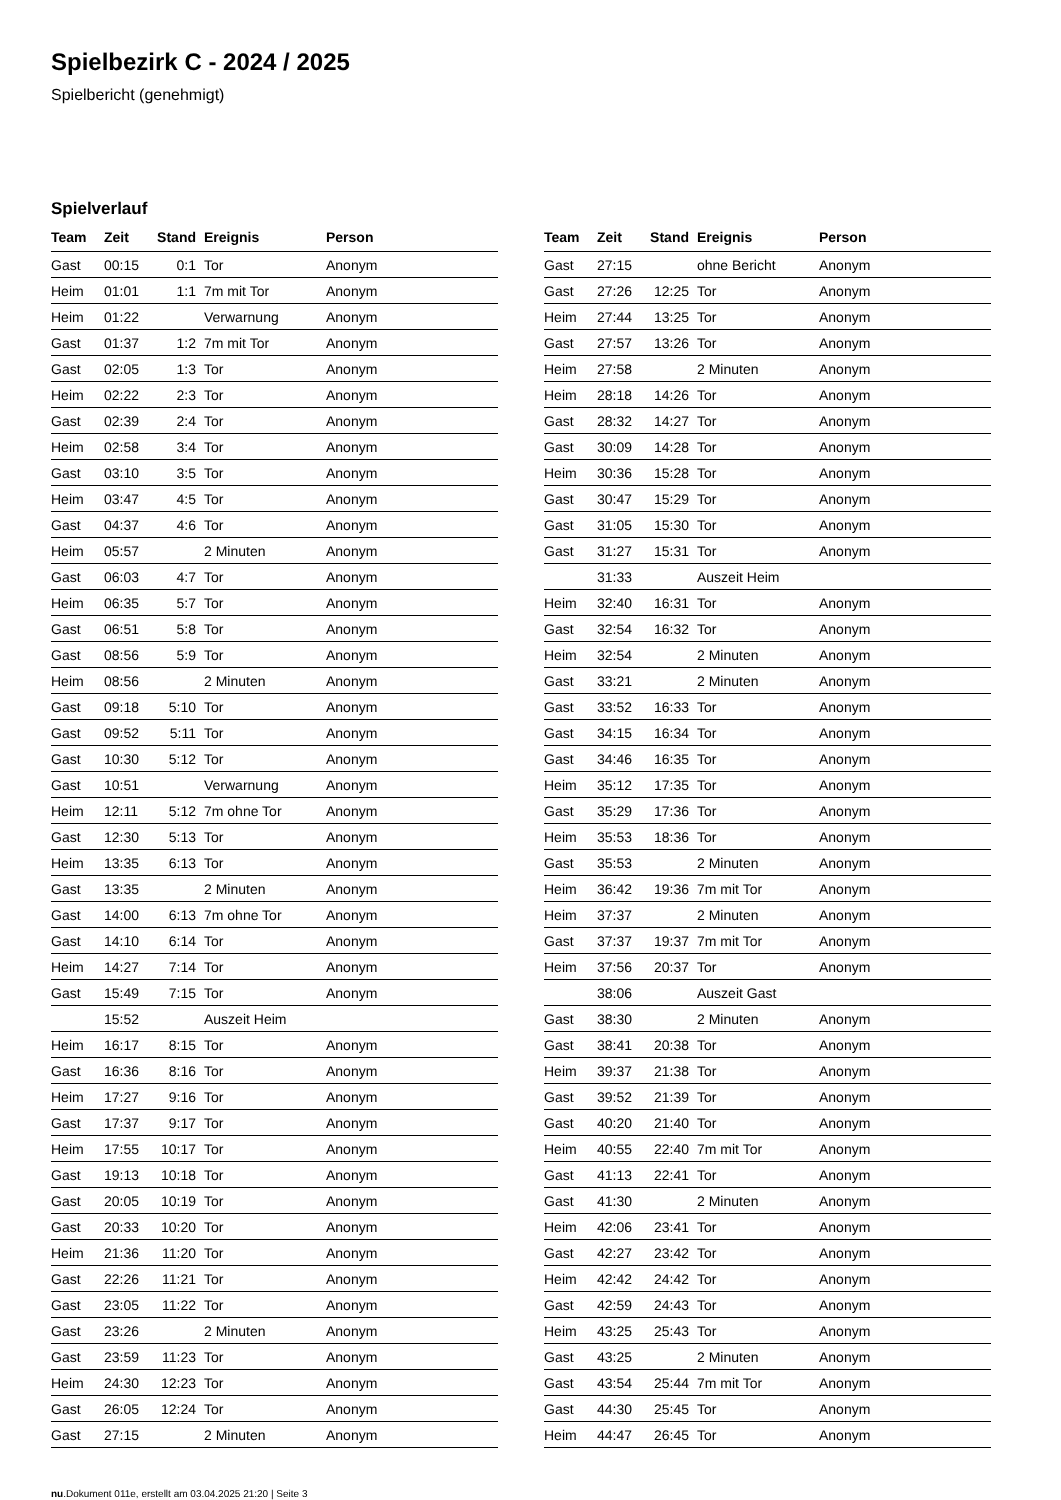Spielbezirk C - 2024 / 2025
Spielbericht (genehmigt)
Spielverlauf
| Team | Zeit | Stand | Ereignis | Person |
| --- | --- | --- | --- | --- |
| Gast | 00:15 | 0:1 | Tor | Anonym |
| Heim | 01:01 | 1:1 | 7m mit Tor | Anonym |
| Heim | 01:22 | | Verwarnung | Anonym |
| Gast | 01:37 | 1:2 | 7m mit Tor | Anonym |
| Gast | 02:05 | 1:3 | Tor | Anonym |
| Heim | 02:22 | 2:3 | Tor | Anonym |
| Gast | 02:39 | 2:4 | Tor | Anonym |
| Heim | 02:58 | 3:4 | Tor | Anonym |
| Gast | 03:10 | 3:5 | Tor | Anonym |
| Heim | 03:47 | 4:5 | Tor | Anonym |
| Gast | 04:37 | 4:6 | Tor | Anonym |
| Heim | 05:57 | | 2 Minuten | Anonym |
| Gast | 06:03 | 4:7 | Tor | Anonym |
| Heim | 06:35 | 5:7 | Tor | Anonym |
| Gast | 06:51 | 5:8 | Tor | Anonym |
| Gast | 08:56 | 5:9 | Tor | Anonym |
| Heim | 08:56 | | 2 Minuten | Anonym |
| Gast | 09:18 | 5:10 | Tor | Anonym |
| Gast | 09:52 | 5:11 | Tor | Anonym |
| Gast | 10:30 | 5:12 | Tor | Anonym |
| Gast | 10:51 | | Verwarnung | Anonym |
| Heim | 12:11 | 5:12 | 7m ohne Tor | Anonym |
| Gast | 12:30 | 5:13 | Tor | Anonym |
| Heim | 13:35 | 6:13 | Tor | Anonym |
| Gast | 13:35 | | 2 Minuten | Anonym |
| Gast | 14:00 | 6:13 | 7m ohne Tor | Anonym |
| Gast | 14:10 | 6:14 | Tor | Anonym |
| Heim | 14:27 | 7:14 | Tor | Anonym |
| Gast | 15:49 | 7:15 | Tor | Anonym |
| | 15:52 | | Auszeit Heim | |
| Heim | 16:17 | 8:15 | Tor | Anonym |
| Gast | 16:36 | 8:16 | Tor | Anonym |
| Heim | 17:27 | 9:16 | Tor | Anonym |
| Gast | 17:37 | 9:17 | Tor | Anonym |
| Heim | 17:55 | 10:17 | Tor | Anonym |
| Gast | 19:13 | 10:18 | Tor | Anonym |
| Gast | 20:05 | 10:19 | Tor | Anonym |
| Gast | 20:33 | 10:20 | Tor | Anonym |
| Heim | 21:36 | 11:20 | Tor | Anonym |
| Gast | 22:26 | 11:21 | Tor | Anonym |
| Gast | 23:05 | 11:22 | Tor | Anonym |
| Gast | 23:26 | | 2 Minuten | Anonym |
| Gast | 23:59 | 11:23 | Tor | Anonym |
| Heim | 24:30 | 12:23 | Tor | Anonym |
| Gast | 26:05 | 12:24 | Tor | Anonym |
| Gast | 27:15 | | 2 Minuten | Anonym |
| Team | Zeit | Stand | Ereignis | Person |
| --- | --- | --- | --- | --- |
| Gast | 27:15 | | ohne Bericht | Anonym |
| Gast | 27:26 | 12:25 | Tor | Anonym |
| Heim | 27:44 | 13:25 | Tor | Anonym |
| Gast | 27:57 | 13:26 | Tor | Anonym |
| Heim | 27:58 | | 2 Minuten | Anonym |
| Heim | 28:18 | 14:26 | Tor | Anonym |
| Gast | 28:32 | 14:27 | Tor | Anonym |
| Gast | 30:09 | 14:28 | Tor | Anonym |
| Heim | 30:36 | 15:28 | Tor | Anonym |
| Gast | 30:47 | 15:29 | Tor | Anonym |
| Gast | 31:05 | 15:30 | Tor | Anonym |
| Gast | 31:27 | 15:31 | Tor | Anonym |
| | 31:33 | | Auszeit Heim | |
| Heim | 32:40 | 16:31 | Tor | Anonym |
| Gast | 32:54 | 16:32 | Tor | Anonym |
| Heim | 32:54 | | 2 Minuten | Anonym |
| Gast | 33:21 | | 2 Minuten | Anonym |
| Gast | 33:52 | 16:33 | Tor | Anonym |
| Gast | 34:15 | 16:34 | Tor | Anonym |
| Gast | 34:46 | 16:35 | Tor | Anonym |
| Heim | 35:12 | 17:35 | Tor | Anonym |
| Gast | 35:29 | 17:36 | Tor | Anonym |
| Heim | 35:53 | 18:36 | Tor | Anonym |
| Gast | 35:53 | | 2 Minuten | Anonym |
| Heim | 36:42 | 19:36 | 7m mit Tor | Anonym |
| Heim | 37:37 | | 2 Minuten | Anonym |
| Gast | 37:37 | 19:37 | 7m mit Tor | Anonym |
| Heim | 37:56 | 20:37 | Tor | Anonym |
| | 38:06 | | Auszeit Gast | |
| Gast | 38:30 | | 2 Minuten | Anonym |
| Gast | 38:41 | 20:38 | Tor | Anonym |
| Heim | 39:37 | 21:38 | Tor | Anonym |
| Gast | 39:52 | 21:39 | Tor | Anonym |
| Gast | 40:20 | 21:40 | Tor | Anonym |
| Heim | 40:55 | 22:40 | 7m mit Tor | Anonym |
| Gast | 41:13 | 22:41 | Tor | Anonym |
| Gast | 41:30 | | 2 Minuten | Anonym |
| Heim | 42:06 | 23:41 | Tor | Anonym |
| Gast | 42:27 | 23:42 | Tor | Anonym |
| Heim | 42:42 | 24:42 | Tor | Anonym |
| Gast | 42:59 | 24:43 | Tor | Anonym |
| Heim | 43:25 | 25:43 | Tor | Anonym |
| Gast | 43:25 | | 2 Minuten | Anonym |
| Gast | 43:54 | 25:44 | 7m mit Tor | Anonym |
| Gast | 44:30 | 25:45 | Tor | Anonym |
| Heim | 44:47 | 26:45 | Tor | Anonym |
nu.Dokument 011e, erstellt am 03.04.2025 21:20 | Seite 3